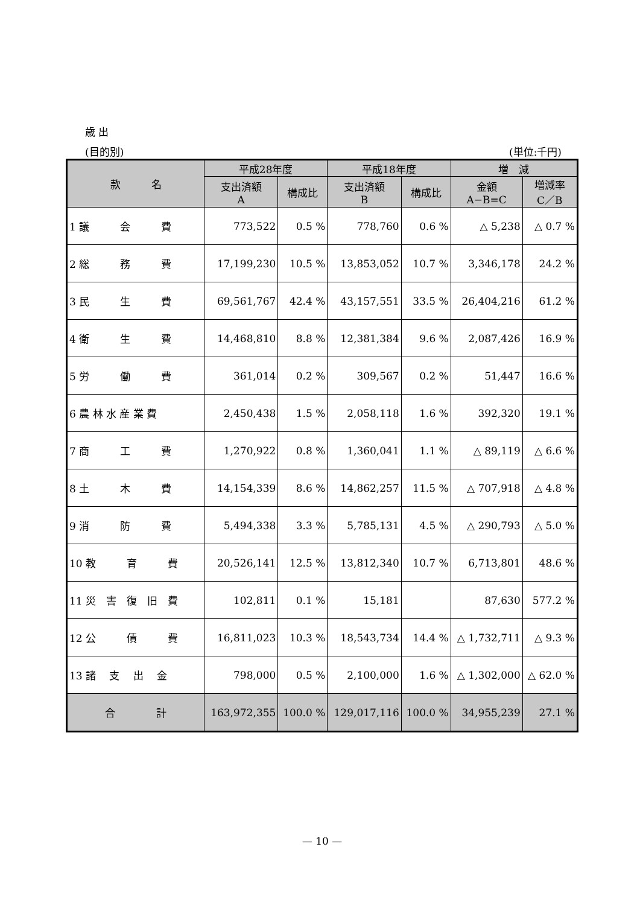歳 出
(目的別) (単位:千円)
| 款 名 | 平成28年度 | | 平成18年度 | | 増 減 | |
| --- | --- | --- | --- | --- | --- | --- |
| | 支出済額 A | 構成比 | 支出済額 B | 構成比 | 金額 A−B=C | 増減率 C／B |
| 1 議 会 費 | 773,522 | 0.5 % | 778,760 | 0.6 % | △ 5,238 | △ 0.7 % |
| 2 総 務 費 | 17,199,230 | 10.5 % | 13,853,052 | 10.7 % | 3,346,178 | 24.2 % |
| 3 民 生 費 | 69,561,767 | 42.4 % | 43,157,551 | 33.5 % | 26,404,216 | 61.2 % |
| 4 衛 生 費 | 14,468,810 | 8.8 % | 12,381,384 | 9.6 % | 2,087,426 | 16.9 % |
| 5 労 働 費 | 361,014 | 0.2 % | 309,567 | 0.2 % | 51,447 | 16.6 % |
| 6 農 林 水 産 業 費 | 2,450,438 | 1.5 % | 2,058,118 | 1.6 % | 392,320 | 19.1 % |
| 7 商 工 費 | 1,270,922 | 0.8 % | 1,360,041 | 1.1 % | △ 89,119 | △ 6.6 % |
| 8 土 木 費 | 14,154,339 | 8.6 % | 14,862,257 | 11.5 % | △ 707,918 | △ 4.8 % |
| 9 消 防 費 | 5,494,338 | 3.3 % | 5,785,131 | 4.5 % | △ 290,793 | △ 5.0 % |
| 10 教 育 費 | 20,526,141 | 12.5 % | 13,812,340 | 10.7 % | 6,713,801 | 48.6 % |
| 11 災 害 復 旧 費 | 102,811 | 0.1 % | 15,181 | | 87,630 | 577.2 % |
| 12 公 債 費 | 16,811,023 | 10.3 % | 18,543,734 | 14.4 % | △ 1,732,711 | △ 9.3 % |
| 13 諸 支 出 金 | 798,000 | 0.5 % | 2,100,000 | 1.6 % | △ 1,302,000 | △ 62.0 % |
| 合 計 | 163,972,355 | 100.0 % | 129,017,116 | 100.0 % | 34,955,239 | 27.1 % |
— 10 —